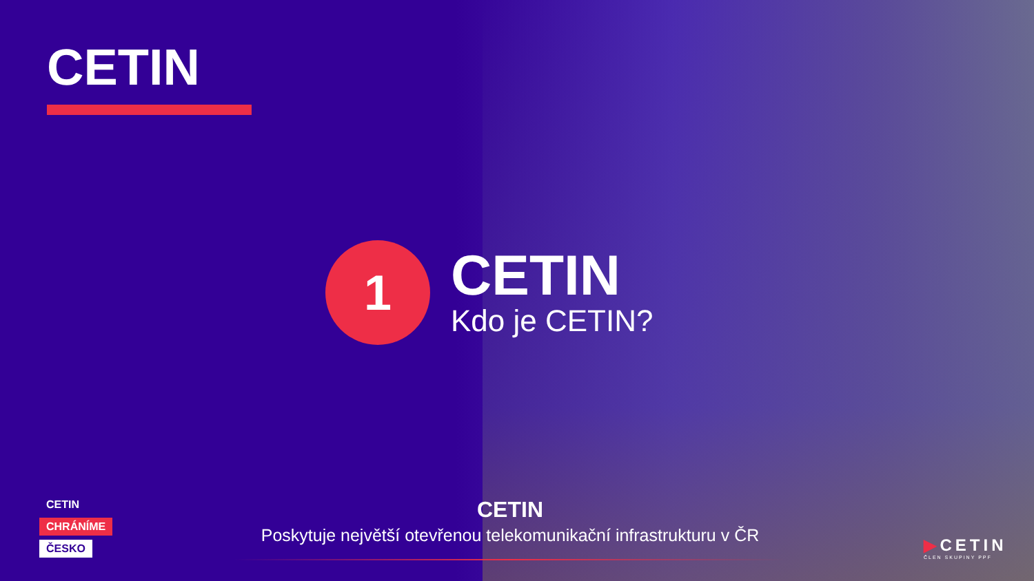CETIN
1
CETIN
Kdo je CETIN?
CETIN
CHRÁNÍME
ČESKO
CETIN
Poskytuje největší otevřenou telekomunikační infrastrukturu v ČR
▶CETIN
ČLEN SKUPINY PPF